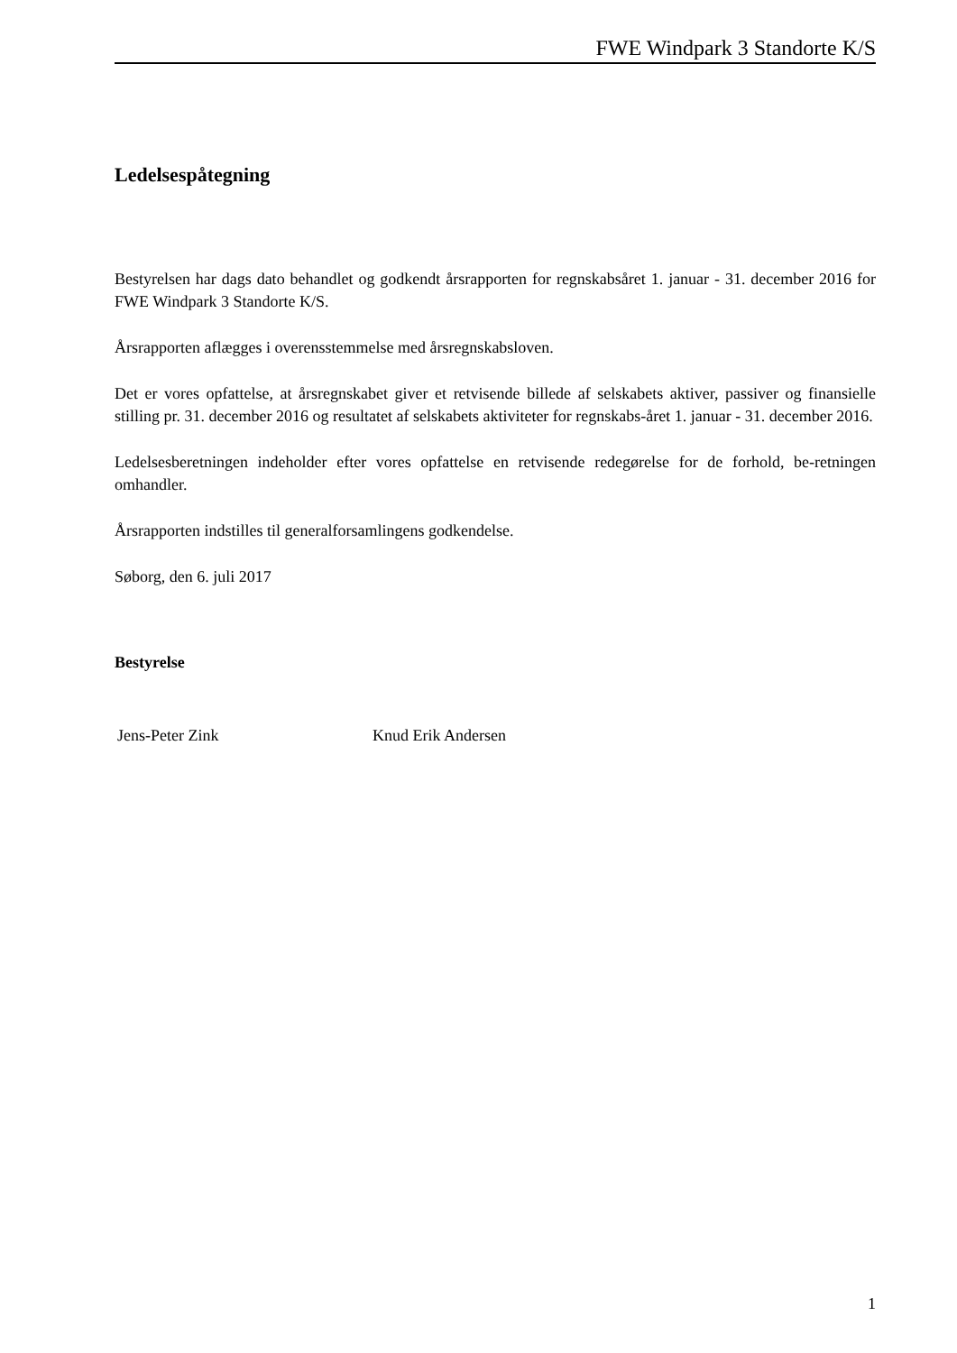FWE Windpark 3 Standorte K/S
Ledelsespåtegning
Bestyrelsen har dags dato behandlet og godkendt årsrapporten for regnskabsåret 1. januar - 31. december 2016 for FWE Windpark 3 Standorte K/S.
Årsrapporten aflægges i overensstemmelse med årsregnskabsloven.
Det er vores opfattelse, at årsregnskabet giver et retvisende billede af selskabets aktiver, passiver og finansielle stilling pr. 31. december 2016 og resultatet af selskabets aktiviteter for regnskabs-året 1. januar - 31. december 2016.
Ledelsesberetningen indeholder efter vores opfattelse en retvisende redegørelse for de forhold, be-retningen omhandler.
Årsrapporten indstilles til generalforsamlingens godkendelse.
Søborg, den 6. juli 2017
Bestyrelse
Jens-Peter Zink Knud Erik Andersen
1